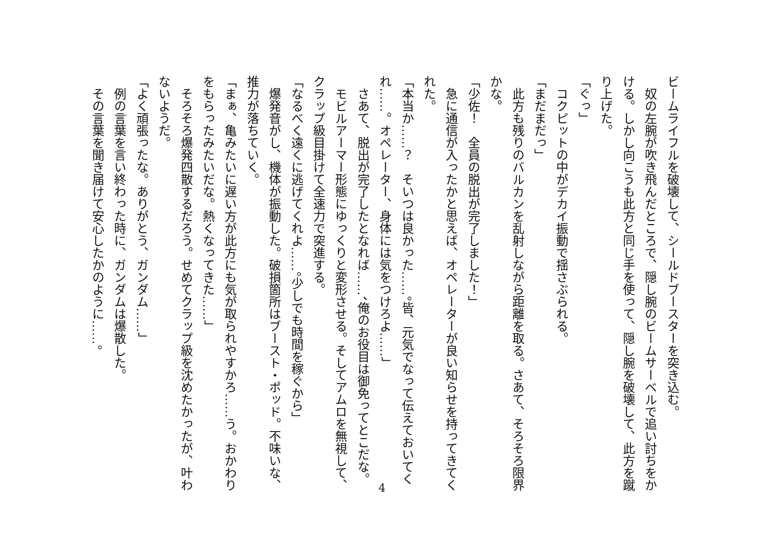ビームライフルを破壊して、シールドブースターを突き込む。
　奴の左腕が吹き飛んだところで、隠し腕のビームサーベルで追い討ちをかける。しかし向こうも此方と同じ手を使って、隠し腕を破壊して、此方を蹴り上げた。
「ぐっ」
　コクピットの中がデカイ振動で揺さぶられる。
「まだまだっ」
　此方も残りのバルカンを乱射しながら距離を取る。さあて、そろそろ限界かな。
「少佐！　全員の脱出が完了しました！」
　急に通信が入ったかと思えば、オペレーターが良い知らせを持ってきてくれた。
「本当か……？　そいつは良かった……。皆、元気でなって伝えておいてくれ……。オペレーター、身体には気をつけろよ……」
　さあて、脱出が完了したとなれば……、俺のお役目は御免ってとこだな。
　モビルアーマー形態にゆっくりと変形させる。そしてアムロを無視して、クラップ級目掛けて全速力で突進する。
「なるべく遠くに逃げてくれよ……。少しでも時間を稼ぐから」
　爆発音がし、機体が振動した。破損箇所はブースト・ポッド。不味いな、推力が落ちていく。
「まぁ、亀みたいに遅い方が此方にも気が取られやすかろ……う。おかわりをもらったみたいだな。熱くなってきた……」
　そろそろ爆発四散するだろう。せめてクラップ級を沈めたかったが、叶わないようだ。
「よく頑張ったな。ありがとう、ガンダム……」
　例の言葉を言い終わった時に、ガンダムは爆散した。
　その言葉を聞き届けて安心したかのように……。
4